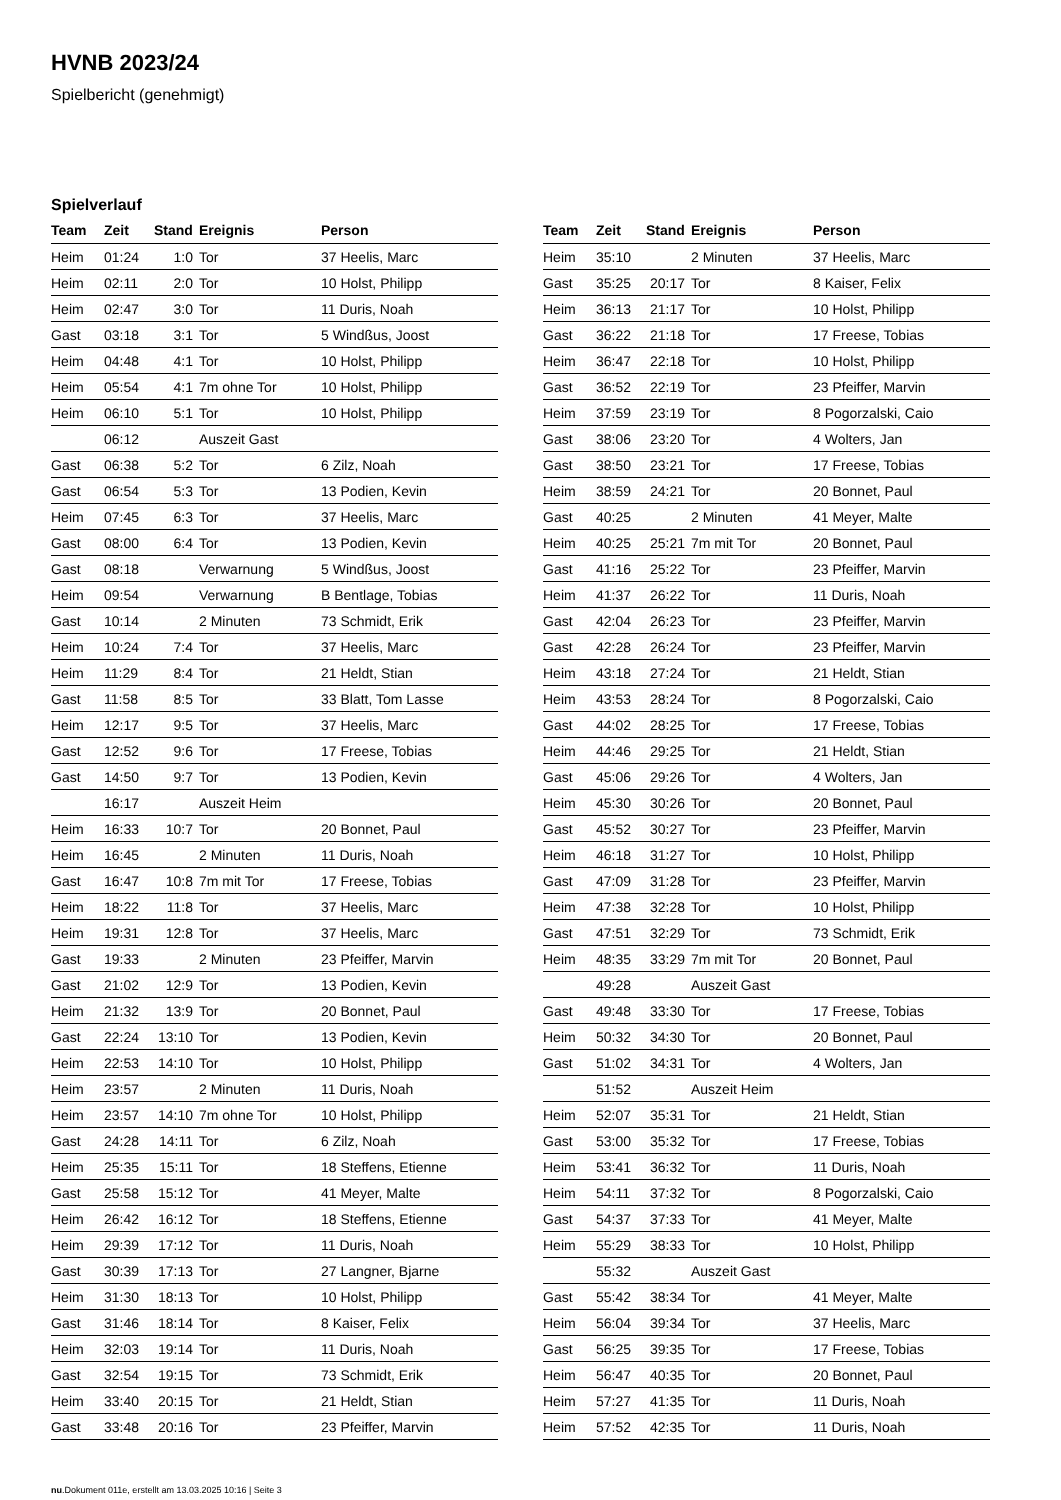HVNB 2023/24
Spielbericht (genehmigt)
Spielverlauf
| Team | Zeit | Stand | Ereignis | Person |
| --- | --- | --- | --- | --- |
| Heim | 01:24 | 1:0 | Tor | 37 Heelis, Marc |
| Heim | 02:11 | 2:0 | Tor | 10 Holst, Philipp |
| Heim | 02:47 | 3:0 | Tor | 11 Duris, Noah |
| Gast | 03:18 | 3:1 | Tor | 5 Windßus, Joost |
| Heim | 04:48 | 4:1 | Tor | 10 Holst, Philipp |
| Heim | 05:54 | 4:1 | 7m ohne Tor | 10 Holst, Philipp |
| Heim | 06:10 | 5:1 | Tor | 10 Holst, Philipp |
| | 06:12 | | Auszeit Gast | |
| Gast | 06:38 | 5:2 | Tor | 6 Zilz, Noah |
| Gast | 06:54 | 5:3 | Tor | 13 Podien, Kevin |
| Heim | 07:45 | 6:3 | Tor | 37 Heelis, Marc |
| Gast | 08:00 | 6:4 | Tor | 13 Podien, Kevin |
| Gast | 08:18 | | Verwarnung | 5 Windßus, Joost |
| Heim | 09:54 | | Verwarnung | B Bentlage, Tobias |
| Gast | 10:14 | | 2 Minuten | 73 Schmidt, Erik |
| Heim | 10:24 | 7:4 | Tor | 37 Heelis, Marc |
| Heim | 11:29 | 8:4 | Tor | 21 Heldt, Stian |
| Gast | 11:58 | 8:5 | Tor | 33 Blatt, Tom Lasse |
| Heim | 12:17 | 9:5 | Tor | 37 Heelis, Marc |
| Gast | 12:52 | 9:6 | Tor | 17 Freese, Tobias |
| Gast | 14:50 | 9:7 | Tor | 13 Podien, Kevin |
| | 16:17 | | Auszeit Heim | |
| Heim | 16:33 | 10:7 | Tor | 20 Bonnet, Paul |
| Heim | 16:45 | | 2 Minuten | 11 Duris, Noah |
| Gast | 16:47 | 10:8 | 7m mit Tor | 17 Freese, Tobias |
| Heim | 18:22 | 11:8 | Tor | 37 Heelis, Marc |
| Heim | 19:31 | 12:8 | Tor | 37 Heelis, Marc |
| Gast | 19:33 | | 2 Minuten | 23 Pfeiffer, Marvin |
| Gast | 21:02 | 12:9 | Tor | 13 Podien, Kevin |
| Heim | 21:32 | 13:9 | Tor | 20 Bonnet, Paul |
| Gast | 22:24 | 13:10 | Tor | 13 Podien, Kevin |
| Heim | 22:53 | 14:10 | Tor | 10 Holst, Philipp |
| Heim | 23:57 | | 2 Minuten | 11 Duris, Noah |
| Heim | 23:57 | 14:10 | 7m ohne Tor | 10 Holst, Philipp |
| Gast | 24:28 | 14:11 | Tor | 6 Zilz, Noah |
| Heim | 25:35 | 15:11 | Tor | 18 Steffens, Etienne |
| Gast | 25:58 | 15:12 | Tor | 41 Meyer, Malte |
| Heim | 26:42 | 16:12 | Tor | 18 Steffens, Etienne |
| Heim | 29:39 | 17:12 | Tor | 11 Duris, Noah |
| Gast | 30:39 | 17:13 | Tor | 27 Langner, Bjarne |
| Heim | 31:30 | 18:13 | Tor | 10 Holst, Philipp |
| Gast | 31:46 | 18:14 | Tor | 8 Kaiser, Felix |
| Heim | 32:03 | 19:14 | Tor | 11 Duris, Noah |
| Gast | 32:54 | 19:15 | Tor | 73 Schmidt, Erik |
| Heim | 33:40 | 20:15 | Tor | 21 Heldt, Stian |
| Gast | 33:48 | 20:16 | Tor | 23 Pfeiffer, Marvin |
| Team | Zeit | Stand | Ereignis | Person |
| --- | --- | --- | --- | --- |
| Heim | 35:10 | | 2 Minuten | 37 Heelis, Marc |
| Gast | 35:25 | 20:17 | Tor | 8 Kaiser, Felix |
| Heim | 36:13 | 21:17 | Tor | 10 Holst, Philipp |
| Gast | 36:22 | 21:18 | Tor | 17 Freese, Tobias |
| Heim | 36:47 | 22:18 | Tor | 10 Holst, Philipp |
| Gast | 36:52 | 22:19 | Tor | 23 Pfeiffer, Marvin |
| Heim | 37:59 | 23:19 | Tor | 8 Pogorzalski, Caio |
| Gast | 38:06 | 23:20 | Tor | 4 Wolters, Jan |
| Gast | 38:50 | 23:21 | Tor | 17 Freese, Tobias |
| Heim | 38:59 | 24:21 | Tor | 20 Bonnet, Paul |
| Gast | 40:25 | | 2 Minuten | 41 Meyer, Malte |
| Heim | 40:25 | 25:21 | 7m mit Tor | 20 Bonnet, Paul |
| Gast | 41:16 | 25:22 | Tor | 23 Pfeiffer, Marvin |
| Heim | 41:37 | 26:22 | Tor | 11 Duris, Noah |
| Gast | 42:04 | 26:23 | Tor | 23 Pfeiffer, Marvin |
| Gast | 42:28 | 26:24 | Tor | 23 Pfeiffer, Marvin |
| Heim | 43:18 | 27:24 | Tor | 21 Heldt, Stian |
| Heim | 43:53 | 28:24 | Tor | 8 Pogorzalski, Caio |
| Gast | 44:02 | 28:25 | Tor | 17 Freese, Tobias |
| Heim | 44:46 | 29:25 | Tor | 21 Heldt, Stian |
| Gast | 45:06 | 29:26 | Tor | 4 Wolters, Jan |
| Heim | 45:30 | 30:26 | Tor | 20 Bonnet, Paul |
| Gast | 45:52 | 30:27 | Tor | 23 Pfeiffer, Marvin |
| Heim | 46:18 | 31:27 | Tor | 10 Holst, Philipp |
| Gast | 47:09 | 31:28 | Tor | 23 Pfeiffer, Marvin |
| Heim | 47:38 | 32:28 | Tor | 10 Holst, Philipp |
| Gast | 47:51 | 32:29 | Tor | 73 Schmidt, Erik |
| Heim | 48:35 | 33:29 | 7m mit Tor | 20 Bonnet, Paul |
| | 49:28 | | Auszeit Gast | |
| Gast | 49:48 | 33:30 | Tor | 17 Freese, Tobias |
| Heim | 50:32 | 34:30 | Tor | 20 Bonnet, Paul |
| Gast | 51:02 | 34:31 | Tor | 4 Wolters, Jan |
| | 51:52 | | Auszeit Heim | |
| Heim | 52:07 | 35:31 | Tor | 21 Heldt, Stian |
| Gast | 53:00 | 35:32 | Tor | 17 Freese, Tobias |
| Heim | 53:41 | 36:32 | Tor | 11 Duris, Noah |
| Heim | 54:11 | 37:32 | Tor | 8 Pogorzalski, Caio |
| Gast | 54:37 | 37:33 | Tor | 41 Meyer, Malte |
| Heim | 55:29 | 38:33 | Tor | 10 Holst, Philipp |
| | 55:32 | | Auszeit Gast | |
| Gast | 55:42 | 38:34 | Tor | 41 Meyer, Malte |
| Heim | 56:04 | 39:34 | Tor | 37 Heelis, Marc |
| Gast | 56:25 | 39:35 | Tor | 17 Freese, Tobias |
| Heim | 56:47 | 40:35 | Tor | 20 Bonnet, Paul |
| Heim | 57:27 | 41:35 | Tor | 11 Duris, Noah |
| Heim | 57:52 | 42:35 | Tor | 11 Duris, Noah |
nu.Dokument 011e, erstellt am 13.03.2025 10:16 | Seite 3